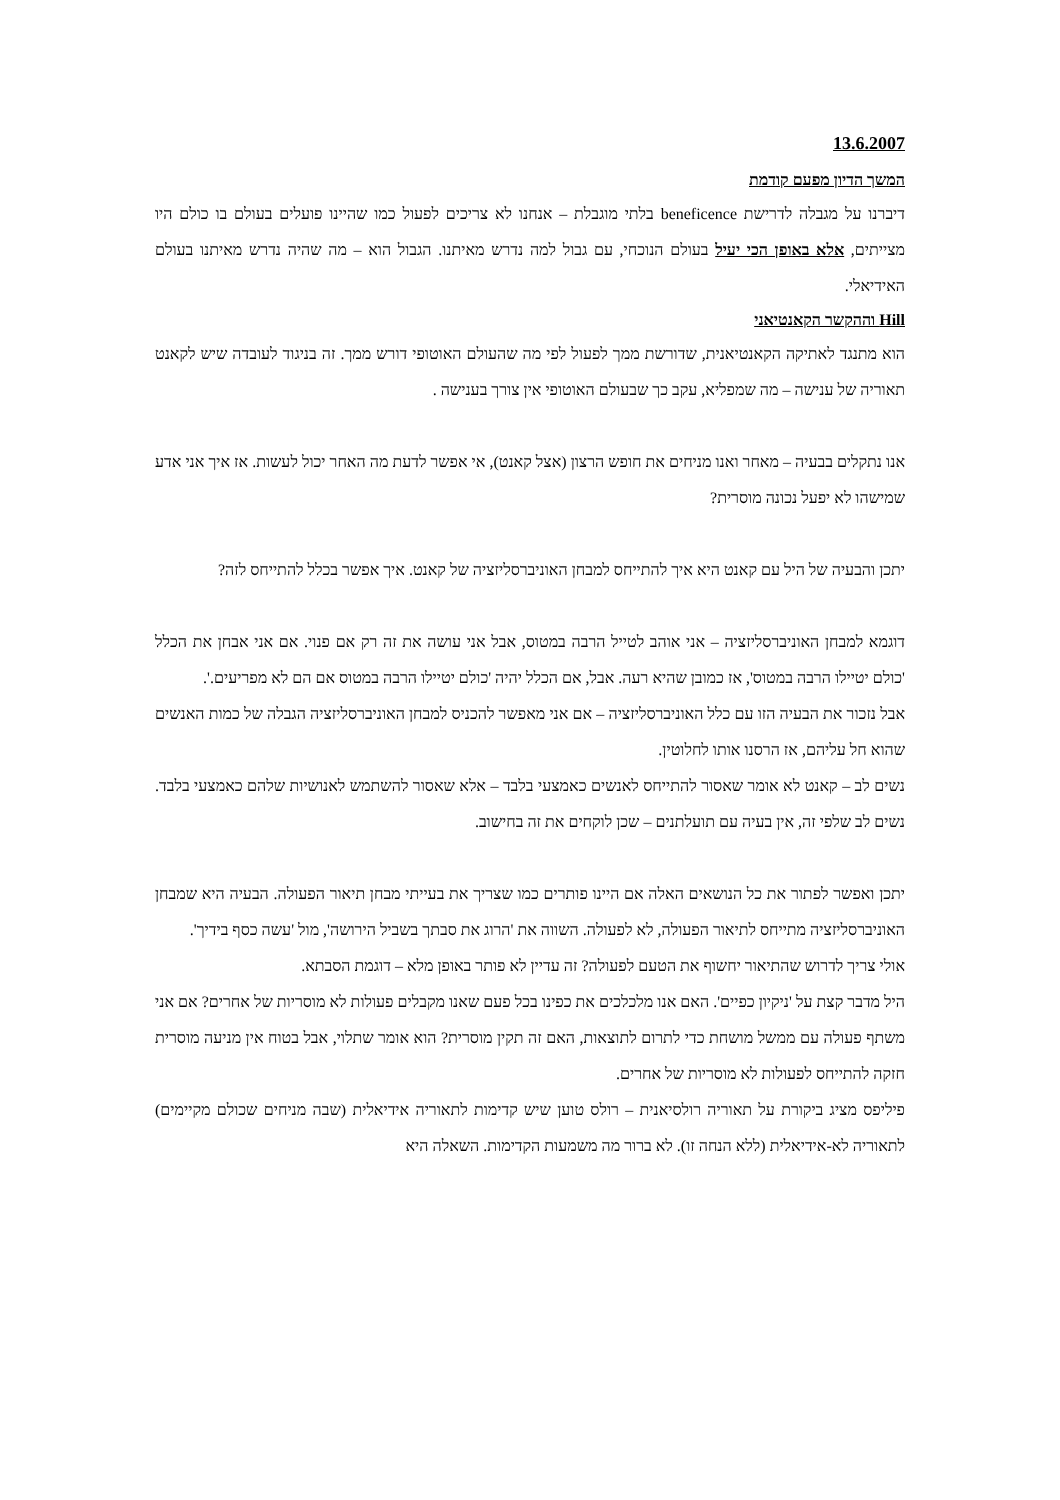13.6.2007
המשך הדיון מפעם קודמת
דיברנו על מגבלה לדרישת beneficence בלתי מוגבלת – אנחנו לא צריכים לפעול כמו שהיינו פועלים בעולם בו כולם היו מצייתים, אלא באופן הכי יעיל בעולם הנוכחי, עם גבול למה נדרש מאיתנו. הגבול הוא – מה שהיה נדרש מאיתנו בעולם האידיאלי.
Hill וההקשר הקאנטיאני
הוא מתנגד לאתיקה הקאנטיאנית, שדורשת ממך לפעול לפי מה שהעולם האוטופי דורש ממך. זה בניגוד לעובדה שיש לקאנט תאוריה של ענישה – מה שמפליא, עקב כך שבעולם האוטופי אין צורך בענישה .
אנו נתקלים בבעיה – מאחר ואנו מניחים את חופש הרצון (אצל קאנט), אי אפשר לדעת מה האחר יכול לעשות. אז איך אני אדע שמישהו לא יפעל נכונה מוסרית?
יתכן והבעיה של היל עם קאנט היא איך להתייחס למבחן האוניברסליזציה של קאנט. איך אפשר בכלל להתייחס לזה?
דוגמא למבחן האוניברסליזציה – אני אוהב לטייל הרבה במטוס, אבל אני עושה את זה רק אם פנוי. אם אני אבחן את הכלל 'כולם יטיילו הרבה במטוס', אז כמובן שהיא רעה. אבל, אם הכלל יהיה 'כולם יטיילו הרבה במטוס אם הם לא מפריעים.'.
אבל נזכור את הבעיה הזו עם כלל האוניברסליזציה – אם אני מאפשר להכניס למבחן האוניברסליזציה הגבלה של כמות האנשים שהוא חל עליהם, אז הרסנו אותו לחלוטין.
נשים לב – קאנט לא אומר שאסור להתייחס לאנשים כאמצעי בלבד – אלא שאסור להשתמש לאנושיות שלהם כאמצעי בלבד. נשים לב שלפי זה, אין בעיה עם תועלתנים – שכן לוקחים את זה בחישוב.
יתכן ואפשר לפתור את כל הנושאים האלה אם היינו פותרים כמו שצריך את בעייתי מבחן תיאור הפעולה. הבעיה היא שמבחן האוניברסליזציה מתייחס לתיאור הפעולה, לא לפעולה. השווה את 'הרוג את סבתך בשביל הירושה', מול 'עשה כסף בידיך'.
אולי צריך לדרוש שהתיאור יחשוף את הטעם לפעולה? זה עדיין לא פותר באופן מלא – דוגמת הסבתא.
היל מדבר קצת על 'ניקיון כפיים'. האם אנו מלכלכים את כפינו בכל פעם שאנו מקבלים פעולות לא מוסריות של אחרים? אם אני משתף פעולה עם ממשל מושחת כדי לתרום לתוצאות, האם זה תקין מוסרית? הוא אומר שתלוי, אבל בטוח אין מניעה מוסרית חזקה להתייחס לפעולות לא מוסריות של אחרים.
פיליפס מציג ביקורת על תאוריה רולסיאנית – רולס טוען שיש קדימות לתאוריה אידיאלית (שבה מניחים שכולם מקיימים) לתאוריה לא-אידיאלית (ללא הנחה זו). לא ברור מה משמעות הקדימות. השאלה היא